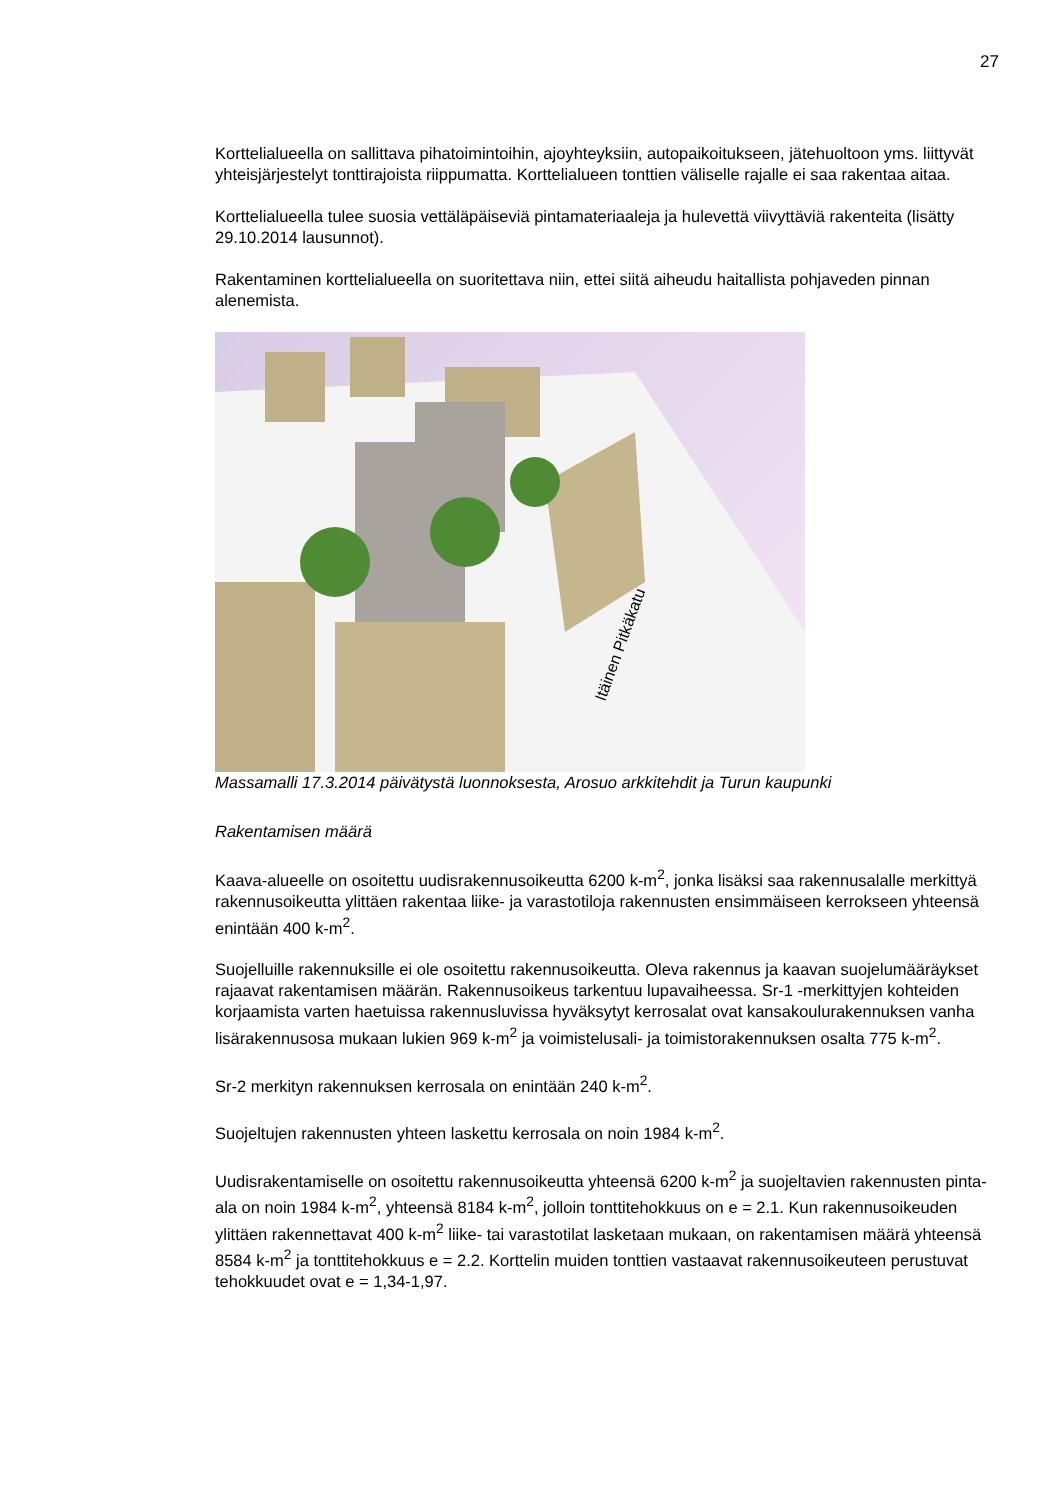27
Korttelialueella on sallittava pihatoimintoihin, ajoyhteyksiin, autopaikoitukseen, jätehuoltoon yms. liittyvät yhteisjärjestelyt tonttirajoista riippumatta. Korttelialueen tonttien väliselle rajalle ei saa rakentaa aitaa.
Korttelialueella tulee suosia vettäläpäiseviä pintamateriaaleja ja hulevettä viivyttäviä rakenteita (lisätty 29.10.2014 lausunnot).
Rakentaminen korttelialueella on suoritettava niin, ettei siitä aiheudu haitallista pohjaveden pinnan alenemista.
Itäinen Pitkäkatu
Massamalli 17.3.2014 päivätystä luonnoksesta, Arosuo arkkitehdit ja Turun kaupunki
Rakentamisen määrä
Kaava-alueelle on osoitettu uudisrakennusoikeutta 6200 k-m<sup>2</sup>, jonka lisäksi saa rakennusalalle merkittyä rakennusoikeutta ylittäen rakentaa liike- ja varastotiloja rakennusten ensimmäiseen kerrokseen yhteensä enintään 400 k-m<sup>2</sup>.
Suojelluille rakennuksille ei ole osoitettu rakennusoikeutta. Oleva rakennus ja kaavan suojelumääräykset rajaavat rakentamisen määrän. Rakennusoikeus tarkentuu lupavaiheessa. Sr-1 -merkittyjen kohteiden korjaamista varten haetuissa rakennusluvissa hyväksytyt kerrosalat ovat kansakoulurakennuksen vanha lisärakennusosa mukaan lukien 969 k-m<sup>2</sup> ja voimistelusali- ja toimistorakennuksen osalta 775 k-m<sup>2</sup>.
Sr-2 merkityn rakennuksen kerrosala on enintään 240 k-m<sup>2</sup>.
Suojeltujen rakennusten yhteen laskettu kerrosala on noin 1984 k-m<sup>2</sup>.
Uudisrakentamiselle on osoitettu rakennusoikeutta yhteensä 6200 k-m<sup>2</sup> ja suojeltavien rakennusten pinta-ala on noin 1984 k-m<sup>2</sup>, yhteensä 8184 k-m<sup>2</sup>, jolloin tonttitehokkuus on e = 2.1. Kun rakennusoikeuden ylittäen rakennettavat 400 k-m<sup>2</sup> liike- tai varastotilat lasketaan mukaan, on rakentamisen määrä yhteensä 8584 k-m<sup>2</sup> ja tonttitehokkuus e = 2.2. Korttelin muiden tonttien vastaavat rakennusoikeuteen perustuvat tehokkuudet ovat e = 1,34-1,97.